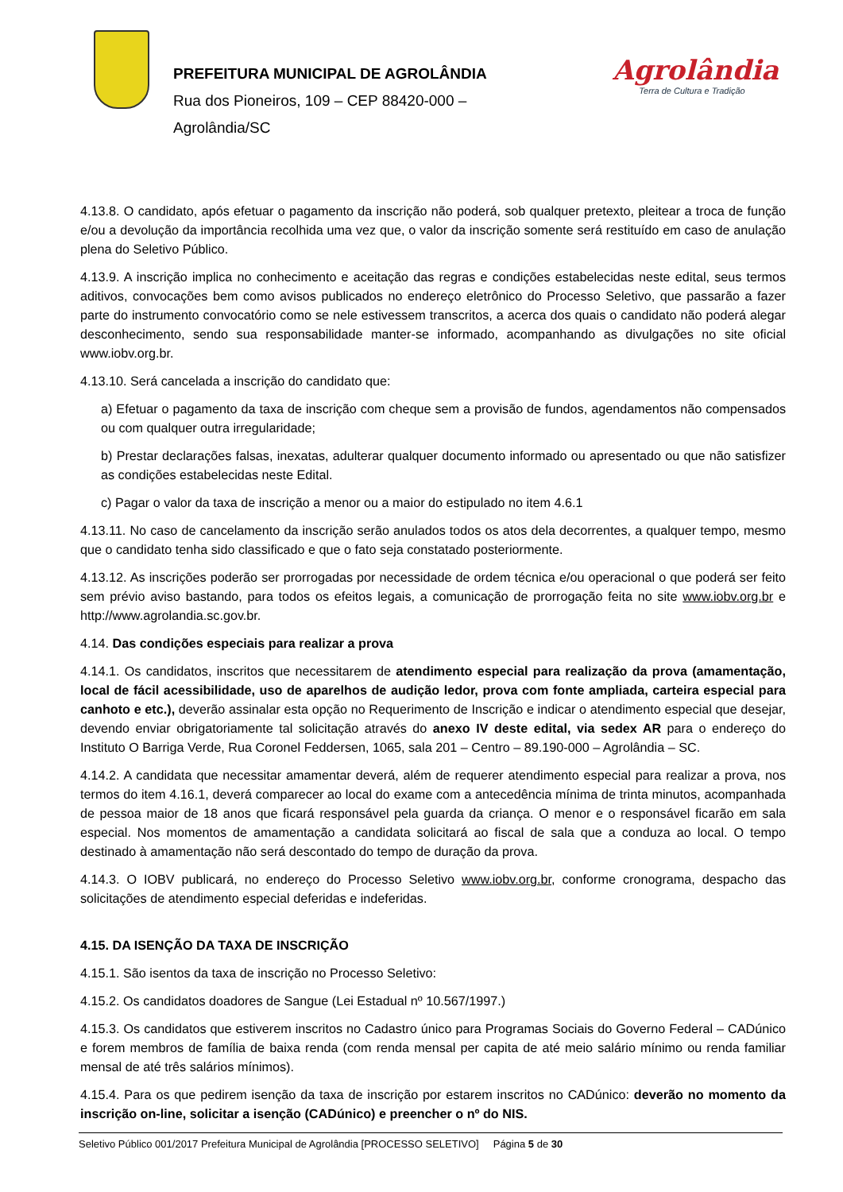PREFEITURA MUNICIPAL DE AGROLÂNDIA
Rua dos Pioneiros, 109 – CEP 88420-000 –
Agrolândia/SC
Agrolândia
Terra de Cultura e Tradição
4.13.8. O candidato, após efetuar o pagamento da inscrição não poderá, sob qualquer pretexto, pleitear a troca de função e/ou a devolução da importância recolhida uma vez que, o valor da inscrição somente será restituído em caso de anulação plena do Seletivo Público.
4.13.9. A inscrição implica no conhecimento e aceitação das regras e condições estabelecidas neste edital, seus termos aditivos, convocações bem como avisos publicados no endereço eletrônico do Processo Seletivo, que passarão a fazer parte do instrumento convocatório como se nele estivessem transcritos, a acerca dos quais o candidato não poderá alegar desconhecimento, sendo sua responsabilidade manter-se informado, acompanhando as divulgações no site oficial www.iobv.org.br.
4.13.10. Será cancelada a inscrição do candidato que:
a) Efetuar o pagamento da taxa de inscrição com cheque sem a provisão de fundos, agendamentos não compensados ou com qualquer outra irregularidade;
b) Prestar declarações falsas, inexatas, adulterar qualquer documento informado ou apresentado ou que não satisfizer as condições estabelecidas neste Edital.
c) Pagar o valor da taxa de inscrição a menor ou a maior do estipulado no item 4.6.1
4.13.11. No caso de cancelamento da inscrição serão anulados todos os atos dela decorrentes, a qualquer tempo, mesmo que o candidato tenha sido classificado e que o fato seja constatado posteriormente.
4.13.12. As inscrições poderão ser prorrogadas por necessidade de ordem técnica e/ou operacional o que poderá ser feito sem prévio aviso bastando, para todos os efeitos legais, a comunicação de prorrogação feita no site www.iobv.org.br e http://www.agrolandia.sc.gov.br.
4.14. Das condições especiais para realizar a prova
4.14.1. Os candidatos, inscritos que necessitarem de atendimento especial para realização da prova (amamentação, local de fácil acessibilidade, uso de aparelhos de audição ledor, prova com fonte ampliada, carteira especial para canhoto e etc.), deverão assinalar esta opção no Requerimento de Inscrição e indicar o atendimento especial que desejar, devendo enviar obrigatoriamente tal solicitação através do anexo IV deste edital, via sedex AR para o endereço do Instituto O Barriga Verde, Rua Coronel Feddersen, 1065, sala 201 – Centro – 89.190-000 – Agrolândia – SC.
4.14.2. A candidata que necessitar amamentar deverá, além de requerer atendimento especial para realizar a prova, nos termos do item 4.16.1, deverá comparecer ao local do exame com a antecedência mínima de trinta minutos, acompanhada de pessoa maior de 18 anos que ficará responsável pela guarda da criança. O menor e o responsável ficarão em sala especial. Nos momentos de amamentação a candidata solicitará ao fiscal de sala que a conduza ao local. O tempo destinado à amamentação não será descontado do tempo de duração da prova.
4.14.3. O IOBV publicará, no endereço do Processo Seletivo www.iobv.org.br, conforme cronograma, despacho das solicitações de atendimento especial deferidas e indeferidas.
4.15. DA ISENÇÃO DA TAXA DE INSCRIÇÃO
4.15.1. São isentos da taxa de inscrição no Processo Seletivo:
4.15.2. Os candidatos doadores de Sangue (Lei Estadual nº 10.567/1997.)
4.15.3. Os candidatos que estiverem inscritos no Cadastro único para Programas Sociais do Governo Federal – CADúnico e forem membros de família de baixa renda (com renda mensal per capita de até meio salário mínimo ou renda familiar mensal de até três salários mínimos).
4.15.4. Para os que pedirem isenção da taxa de inscrição por estarem inscritos no CADúnico: deverão no momento da inscrição on-line, solicitar a isenção (CADúnico) e preencher o nº do NIS.
Seletivo Público 001/2017 Prefeitura Municipal de Agrolândia [PROCESSO SELETIVO] Página 5 de 30